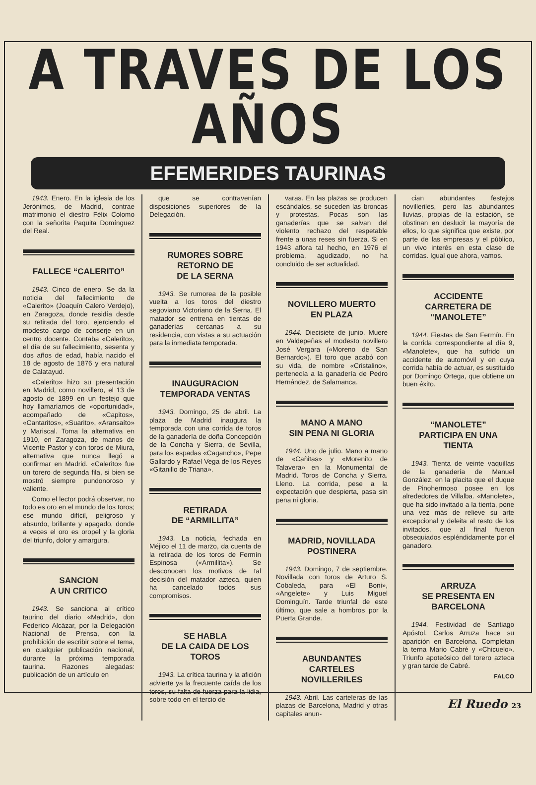A TRAVES DE LOS AÑOS
EFEMERIDES TAURINAS
1943. Enero. En la iglesia de los Jerónimos, de Madrid, contrae matrimonio el diestro Félix Colomo con la señorita Paquita Domínguez del Real.
FALLECE “CALERITO”
1943. Cinco de enero. Se da la noticia del fallecimiento de «Calerito» (Joaquín Calero Verdejo), en Zaragoza, donde residía desde su retirada del toro, ejerciendo el modesto cargo de conserje en un centro docente. Contaba «Calerito», el día de su fallecimiento, sesenta y dos años de edad, había nacido el 18 de agosto de 1876 y era natural de Calatayud.
«Calerito» hizo su presentación en Madrid, como novillero, el 13 de agosto de 1899 en un festejo que hoy llamaríamos de «oportunidad», acompañado de «Capitos», «Cantaritos», «Suarito», «Aransaíto» y Mariscal. Toma la alternativa en 1910, en Zaragoza, de manos de Vicente Pastor y con toros de Miura, alternativa que nunca llegó a confirmar en Madrid. «Calerito» fue un torero de segunda fila, si bien se mostró siempre pundonoroso y valiente.
Como el lector podrá observar, no todo es oro en el mundo de los toros; ese mundo difícil, peligroso y absurdo, brillante y apagado, donde a veces el oro es oropel y la gloria del triunfo, dolor y amargura.
SANCION
A UN CRITICO
1943. Se sanciona al crítico taurino del diario «Madrid», don Federico Alcázar, por la Delegación Nacional de Prensa, con la prohibición de escribir sobre el tema, en cualquier publicación nacional, durante la próxima temporada taurina. Razones alegadas: publicación de un artículo en
que se contravenían disposiciones superiores de la Delegación.
RUMORES SOBRE
RETORNO DE
DE LA SERNA
1943. Se rumorea de la posible vuelta a los toros del diestro segoviano Victoriano de la Serna. El matador se entrena en tientas de ganaderías cercanas a su residencia, con vistas a su actuación para la inmediata temporada.
INAUGURACION
TEMPORADA VENTAS
1943. Domingo, 25 de abril. La plaza de Madrid inaugura la temporada con una corrida de toros de la ganadería de doña Concepción de la Concha y Sierra, de Sevilla, para los espadas «Cagancho», Pepe Gallardo y Rafael Vega de los Reyes «Gitanillo de Triana».
RETIRADA
DE “ARMILLITA”
1943. La noticia, fechada en Méjico el 11 de marzo, da cuenta de la retirada de los toros de Fermín Espinosa («Armillita»). Se desconocen los motivos de tal decisión del matador azteca, quien ha cancelado todos sus compromisos.
SE HABLA
DE LA CAIDA DE LOS
TOROS
1943. La crítica taurina y la afición advierte ya la frecuente caída de los toros, su falta de fuerza para la lidia, sobre todo en el tercio de
varas. En las plazas se producen escándalos, se suceden las broncas y protestas. Pocas son las ganaderías que se salvan del violento rechazo del respetable frente a unas reses sin fuerza. Si en 1943 aflora tal hecho, en 1976 el problema, agudizado, no ha concluido de ser actualidad.
NOVILLERO MUERTO
EN PLAZA
1944. Diecisiete de junio. Muere en Valdepeñas el modesto novillero José Vergara («Moreno de San Bernardo»). El toro que acabó con su vida, de nombre «Cristalino», pertenecía a la ganadería de Pedro Hernández, de Salamanca.
MANO A MANO
SIN PENA NI GLORIA
1944. Uno de julio. Mano a mano de «Cañitas» y «Morenito de Talavera» en la Monumental de Madrid. Toros de Concha y Sierra. Lleno. La corrida, pese a la expectación que despierta, pasa sin pena ni gloria.
MADRID, NOVILLADA
POSTINERA
1943. Domingo, 7 de septiembre. Novillada con toros de Arturo S. Cobaleda, para «El Boni», «Angelete» y Luis Miguel Dominguín. Tarde triunfal de este último, que sale a hombros por la Puerta Grande.
ABUNDANTES
CARTELES
NOVILLERILES
1943. Abril. Las carteleras de las plazas de Barcelona, Madrid y otras capitales anun-
cian abundantes festejos novilleriles, pero las abundantes lluvias, propias de la estación, se obstinan en deslucir la mayoría de ellos, lo que significa que existe, por parte de las empresas y el público, un vivo interés en esta clase de corridas. Igual que ahora, vamos.
ACCIDENTE
CARRETERA DE
“MANOLETE”
1944. Fiestas de San Fermín. En la corrida correspondiente al día 9, «Manolete», que ha sufrido un accidente de automóvil y en cuya corrida había de actuar, es sustituido por Domingo Ortega, que obtiene un buen éxito.
“MANOLETE”
PARTICIPA EN UNA
TIENTA
1943. Tienta de veinte vaquillas de la ganadería de Manuel González, en la placita que el duque de Pinohermoso posee en los alrededores de Villalba. «Manolete», que ha sido invitado a la tienta, pone una vez más de relieve su arte excepcional y deleita al resto de los invitados, que al final fueron obsequiados espléndidamente por el ganadero.
ARRUZA
SE PRESENTA EN
BARCELONA
1944. Festividad de Santiago Apóstol. Carlos Arruza hace su aparición en Barcelona. Completan la terna Mario Cabré y «Chicuelo». Triunfo apoteósico del torero azteca y gran tarde de Cabré.
FALCO
El Ruedo 23